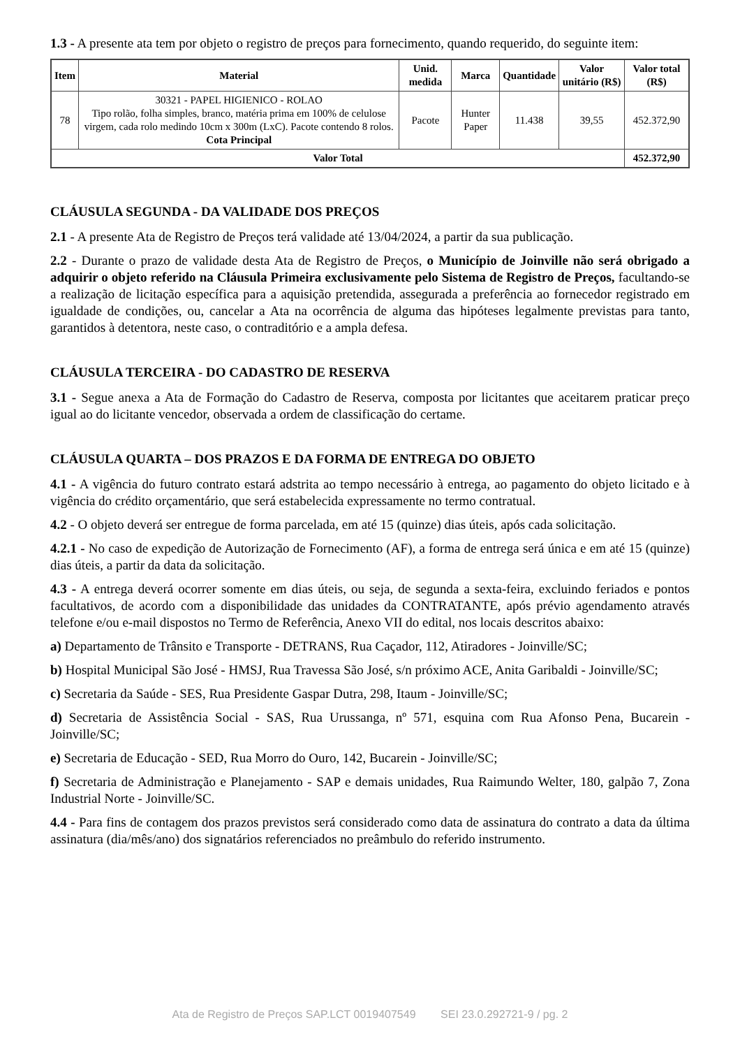1.3 - A presente ata tem por objeto o registro de preços para fornecimento, quando requerido, do seguinte item:
| Item | Material | Unid. medida | Marca | Quantidade | Valor unitário (R$) | Valor total (R$) |
| --- | --- | --- | --- | --- | --- | --- |
| 78 | 30321 - PAPEL HIGIENICO - ROLAO Tipo rolão, folha simples, branco, matéria prima em 100% de celulose virgem, cada rolo medindo 10cm x 300m (LxC). Pacote contendo 8 rolos. Cota Principal | Pacote | Hunter Paper | 11.438 | 39,55 | 452.372,90 |
| Valor Total | | | | | | 452.372,90 |
CLÁUSULA SEGUNDA - DA VALIDADE DOS PREÇOS
2.1 - A presente Ata de Registro de Preços terá validade até 13/04/2024, a partir da sua publicação.
2.2 - Durante o prazo de validade desta Ata de Registro de Preços, o Município de Joinville não será obrigado a adquirir o objeto referido na Cláusula Primeira exclusivamente pelo Sistema de Registro de Preços, facultando-se a realização de licitação específica para a aquisição pretendida, assegurada a preferência ao fornecedor registrado em igualdade de condições, ou, cancelar a Ata na ocorrência de alguma das hipóteses legalmente previstas para tanto, garantidos à detentora, neste caso, o contraditório e a ampla defesa.
CLÁUSULA TERCEIRA - DO CADASTRO DE RESERVA
3.1 - Segue anexa a Ata de Formação do Cadastro de Reserva, composta por licitantes que aceitarem praticar preço igual ao do licitante vencedor, observada a ordem de classificação do certame.
CLÁUSULA QUARTA – DOS PRAZOS E DA FORMA DE ENTREGA DO OBJETO
4.1 - A vigência do futuro contrato estará adstrita ao tempo necessário à entrega, ao pagamento do objeto licitado e à vigência do crédito orçamentário, que será estabelecida expressamente no termo contratual.
4.2 - O objeto deverá ser entregue de forma parcelada, em até 15 (quinze) dias úteis, após cada solicitação.
4.2.1 - No caso de expedição de Autorização de Fornecimento (AF), a forma de entrega será única e em até 15 (quinze) dias úteis, a partir da data da solicitação.
4.3 - A entrega deverá ocorrer somente em dias úteis, ou seja, de segunda a sexta-feira, excluindo feriados e pontos facultativos, de acordo com a disponibilidade das unidades da CONTRATANTE, após prévio agendamento através telefone e/ou e-mail dispostos no Termo de Referência, Anexo VII do edital, nos locais descritos abaixo:
a) Departamento de Trânsito e Transporte - DETRANS, Rua Caçador, 112, Atiradores - Joinville/SC;
b) Hospital Municipal São José - HMSJ, Rua Travessa São José, s/n próximo ACE, Anita Garibaldi - Joinville/SC;
c) Secretaria da Saúde - SES, Rua Presidente Gaspar Dutra, 298, Itaum - Joinville/SC;
d) Secretaria de Assistência Social - SAS, Rua Urussanga, nº 571, esquina com Rua Afonso Pena, Bucarein - Joinville/SC;
e) Secretaria de Educação - SED, Rua Morro do Ouro, 142, Bucarein - Joinville/SC;
f) Secretaria de Administração e Planejamento - SAP e demais unidades, Rua Raimundo Welter, 180, galpão 7, Zona Industrial Norte - Joinville/SC.
4.4 - Para fins de contagem dos prazos previstos será considerado como data de assinatura do contrato a data da última assinatura (dia/mês/ano) dos signatários referenciados no preâmbulo do referido instrumento.
Ata de Registro de Preços SAP.LCT 0019407549 SEI 23.0.292721-9 / pg. 2